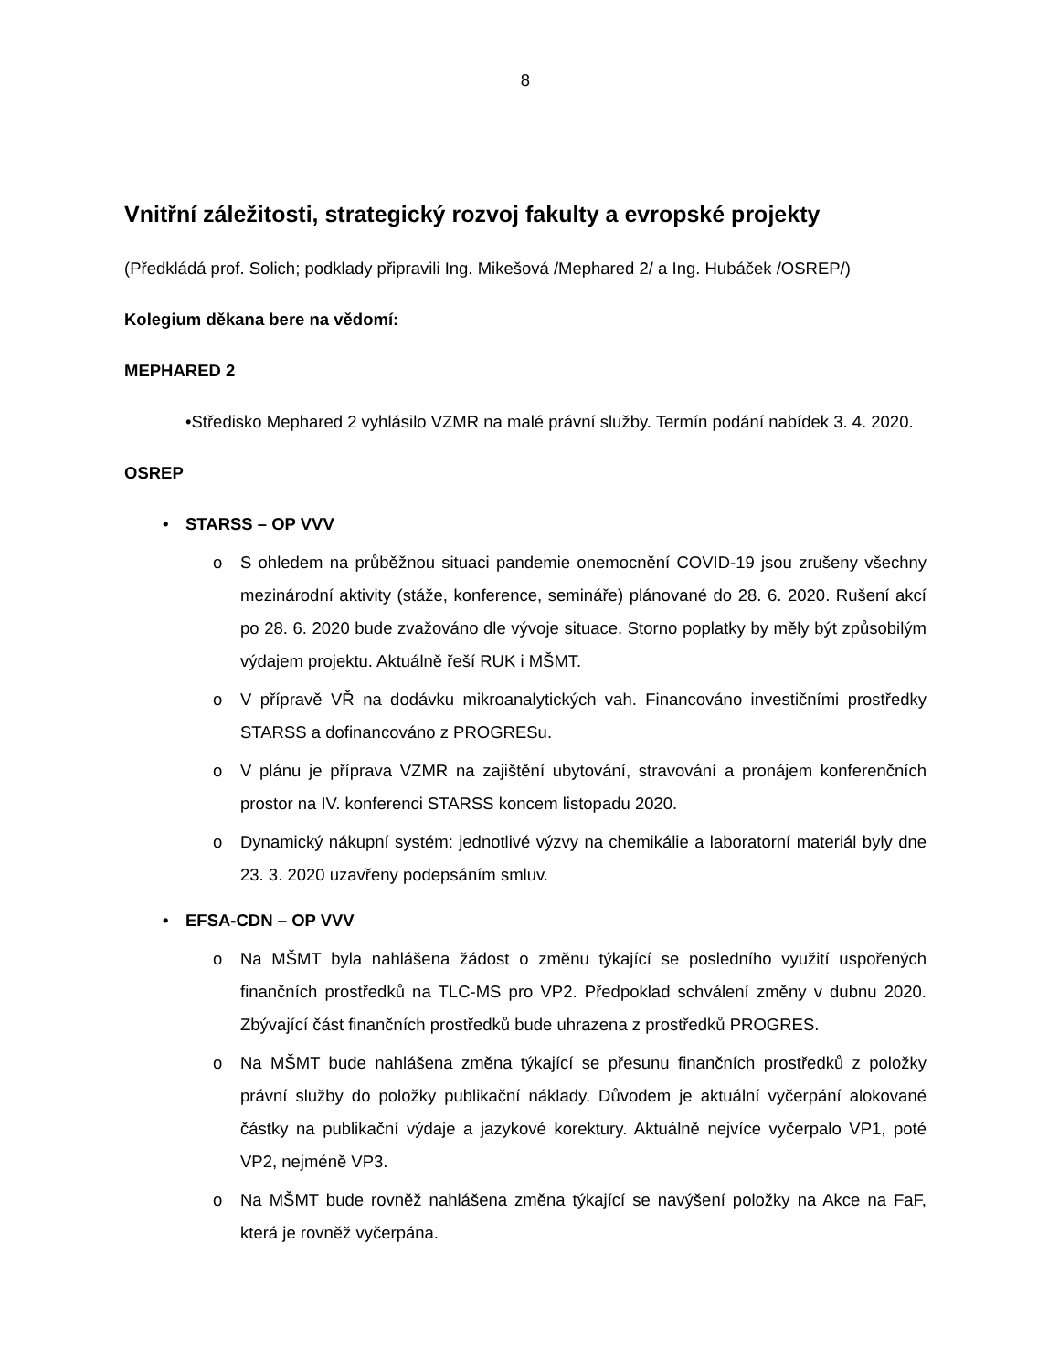8
Vnitřní záležitosti, strategický rozvoj fakulty a evropské projekty
(Předkládá prof. Solich; podklady připravili Ing. Mikešová /Mephared 2/ a Ing. Hubáček /OSREP/)
Kolegium děkana bere na vědomí:
MEPHARED 2
•Středisko Mephared 2 vyhlásilo VZMR na malé právní služby. Termín podání nabídek 3. 4. 2020.
OSREP
• STARSS – OP VVV
o S ohledem na průběžnou situaci pandemie onemocnění COVID-19 jsou zrušeny všechny mezinárodní aktivity (stáže, konference, semináře) plánované do 28. 6. 2020. Rušení akcí po 28. 6. 2020 bude zvažováno dle vývoje situace. Storno poplatky by měly být způsobilým výdajem projektu. Aktuálně řeší RUK i MŠMT.
o V přípravě VŘ na dodávku mikroanalytických vah. Financováno investičními prostředky STARSS a dofinancováno z PROGRESu.
o V plánu je příprava VZMR na zajištění ubytování, stravování a pronájem konferenčních prostor na IV. konferenci STARSS koncem listopadu 2020.
o Dynamický nákupní systém: jednotlivé výzvy na chemikálie a laboratorní materiál byly dne 23. 3. 2020 uzavřeny podepsáním smluv.
• EFSA-CDN – OP VVV
o Na MŠMT byla nahlášena žádost o změnu týkající se posledního využití uspořených finančních prostředků na TLC-MS pro VP2. Předpoklad schválení změny v dubnu 2020. Zbývající část finančních prostředků bude uhrazena z prostředků PROGRES.
o Na MŠMT bude nahlášena změna týkající se přesunu finančních prostředků z položky právní služby do položky publikační náklady. Důvodem je aktuální vyčerpání alokované částky na publikační výdaje a jazykové korektury. Aktuálně nejvíce vyčerpalo VP1, poté VP2, nejméně VP3.
o Na MŠMT bude rovněž nahlášena změna týkající se navýšení položky na Akce na FaF, která je rovněž vyčerpána.